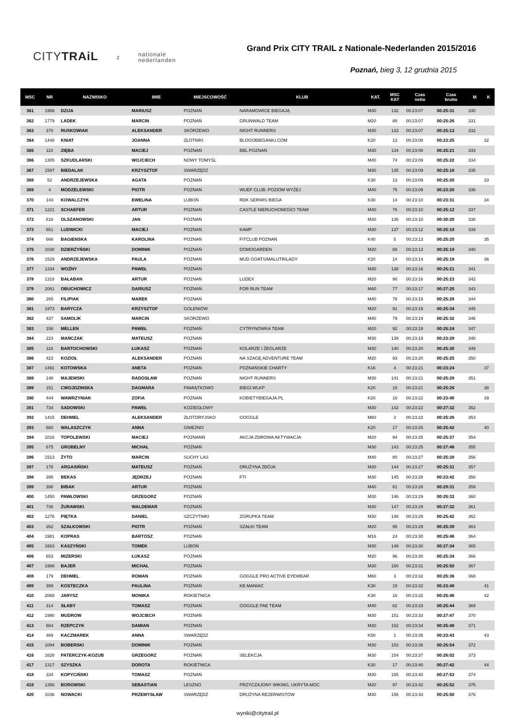CITYTRAiL z nationale
nederlanden
Grand Prix CITY TRAIL z Nationale-Nederlanden 2015/2016
Poznań, bieg 3, 12 grudnia 2015
| MSC | NR | NAZWISKO | IMIE | MIEJSCOWOŚĆ | KLUB | KAT. | MSC KAT | Czas netto | Czas brutto | M | K |
| --- | --- | --- | --- | --- | --- | --- | --- | --- | --- | --- | --- |
| 361 | 1956 | DZIJA | MARIUSZ | POZNAŃ | NARAMOWICE BIEGAJĄ | M30 | 132 | 00:23:07 | 00:25:31 | 330 | |
| 362 | 1779 | LADEK | MARCIN | POZNAŃ | GRUNWALD TEAM | M20 | 88 | 00:23:07 | 00:25:26 | 331 | |
| 363 | 370 | RUSKOWIAK | ALEKSANDER | SKÓRZEWO | NIGHT RUNNERS | M30 | 133 | 00:23:07 | 00:25:13 | 332 | |
| 364 | 1448 | KNIAT | JOANNA | ZŁOTNIKI | BLOGOBIEGANIU.COM | K20 | 13 | 00:23:08 | 00:23:25 | | 32 |
| 365 | 110 | ZIĘBA | MACIEJ | POZNAŃ | BBL POZNAŃ | M30 | 134 | 00:23:08 | 00:25:21 | 333 | |
| 366 | 1305 | SZKUDLARSKI | WOJCIECH | NOWY TOMYŚL | | M40 | 74 | 00:23:09 | 00:25:22 | 334 | |
| 367 | 1597 | BIEDALAK | KRZYSZTOF | SWARZĘDZ | | M30 | 135 | 00:23:09 | 00:25:18 | 335 | |
| 368 | 52 | ANDRZEJEWSKA | AGATA | POZNAŃ | | K30 | 13 | 00:23:09 | 00:25:20 | | 33 |
| 369 | 4 | MODZELEWSKI | PIOTR | POZNAŃ | WUEF CLUB: POZIOM WYŻEJ | M40 | 75 | 00:23:09 | 00:23:20 | 336 | |
| 370 | 143 | KOWALCZYK | EWELINA | LUBOŃ | RDK SERWIS BIEGA | K30 | 14 | 00:23:10 | 00:23:31 | | 34 |
| 371 | 1221 | SCHAEFER | ARTUR | POZNAŃ | CASTLE NIERUCHOMOŚCI TEAM | M40 | 76 | 00:23:10 | 00:25:12 | 337 | |
| 372 | 816 | OLSZANOWSKI | JAN | POZNAŃ | | M30 | 136 | 00:23:10 | 00:30:20 | 338 | |
| 373 | 651 | LUDWICKI | MACIEJ | POZNAŃ | KAMP | M30 | 137 | 00:23:12 | 00:25:19 | 339 | |
| 374 | 666 | BAGIENSKA | KAROLINA | POZNAŃ | FITCLUB POZNAŃ | K40 | 5 | 00:23:13 | 00:25:20 | | 35 |
| 375 | 1030 | DZIERŻYŃSKI | DOMINIK | POZNAŃ | DOMOGARDEN | M20 | 89 | 00:23:13 | 00:25:19 | 340 | |
| 376 | 1529 | ANDRZEJEWSKA | PAULA | POZNAŃ | MUD GOATS/MALUTRILADY | K20 | 14 | 00:23:14 | 00:25:18 | | 36 |
| 377 | 1334 | WOŹNY | PAWEŁ | POZNAŃ | | M30 | 138 | 00:23:16 | 00:25:21 | 341 | |
| 378 | 1318 | BAŁABAN | ARTUR | POZNAŃ | LUDEX | M20 | 90 | 00:23:16 | 00:25:23 | 342 | |
| 379 | 2061 | OBUCHOWICZ | DARIUSZ | POZNAŃ | FOR RUN TEAM | M40 | 77 | 00:23:17 | 00:27:25 | 343 | |
| 380 | 265 | FILIPIAK | MAREK | POZNAŃ | | M40 | 78 | 00:23:19 | 00:25:28 | 344 | |
| 381 | 1973 | BARYCZA | KRZYSZTOF | GOLENIÓW | | M20 | 91 | 00:23:19 | 00:25:34 | 345 | |
| 382 | 437 | SAMOLIK | MARCIN | SKÓRZEWO | | M40 | 79 | 00:23:19 | 00:25:32 | 346 | |
| 383 | 158 | MELLEN | PAWEŁ | POZNAŃ | CYTRYNÓWKA TEAM | M20 | 92 | 00:23:19 | 00:25:24 | 347 | |
| 384 | 223 | MAŃCZAK | MATEUSZ | POZNAŃ | | M30 | 139 | 00:23:19 | 00:23:28 | 348 | |
| 385 | 118 | BARTOCHOWSKI | ŁUKASZ | POZNAŃ | KOLARZE I ŻEGLARZE | M30 | 140 | 00:23:20 | 00:25:30 | 349 | |
| 386 | 423 | KOZIOŁ | ALEKSANDER | POZNAŃ | NA SZAGĘ ADVENTURE TEAM | M20 | 93 | 00:23:20 | 00:25:25 | 350 | |
| 387 | 1491 | KOTOWSKA | ANETA | POZNAŃ | POZNAŃSKIE CHARTY | K16 | 4 | 00:23:21 | 00:23:24 | | 37 |
| 388 | 148 | MAJEWSKI | RADOSŁAW | POZNAŃ | NIGHT RUNNERS | M30 | 141 | 00:23:21 | 00:25:28 | 351 | |
| 389 | 151 | CWOJDZINSKA | DAGMARA | PAMIĄTKOWO | BIEGI.WLKP | K20 | 15 | 00:23:21 | 00:25:26 | | 38 |
| 390 | 444 | WAWRZYNIAK | ZOFIA | POZNAŃ | KOBIETYBIEGAJA.PL | K20 | 16 | 00:23:22 | 00:23:40 | | 39 |
| 391 | 734 | SADOWSKI | PAWEŁ | KOZIEGŁOWY | | M30 | 142 | 00:23:22 | 00:27:32 | 352 | |
| 392 | 1415 | DEHMEL | ALEKSANDER | ZŁOTORYJSKO | GOGGLE | M60 | 2 | 00:23:22 | 00:25:26 | 353 | |
| 393 | 660 | WALASZCZYK | ANNA | GNIEZNO | | K20 | 17 | 00:23:25 | 00:25:42 | | 40 |
| 394 | 1016 | TOPOLEWSKI | MACIEJ | POZNANŃ | AKCJA ZDROWA AKTYWACJA | M20 | 94 | 00:23:25 | 00:25:37 | 354 | |
| 395 | 675 | GROBELNY | MICHAŁ | POZNAŃ | | M30 | 143 | 00:23:25 | 00:27:48 | 355 | |
| 396 | 1513 | ŻYTO | MARCIN | SUCHY LAS | | M40 | 80 | 00:23:27 | 00:25:28 | 356 | |
| 397 | 178 | ARGASIŃSKI | MATEUSZ | POZNAŃ | DRUŻYNA ZBÓJA | M30 | 144 | 00:23:27 | 00:25:31 | 357 | |
| 398 | 395 | BEKAS | JĘDRZEJ | POZNAŃ | FTI | M30 | 145 | 00:23:28 | 00:23:42 | 358 | |
| 399 | 398 | BIBAK | ARTUR | POZNAŃ | | M40 | 81 | 00:23:28 | 00:29:31 | 359 | |
| 400 | 1450 | PAWŁOWSKI | GRZEGORZ | POZNAŃ | | M30 | 146 | 00:23:29 | 00:25:33 | 360 | |
| 401 | 736 | ŻURAWSKI | WALDEMAR | POZNAŃ | | M30 | 147 | 00:23:29 | 00:27:32 | 361 | |
| 402 | 1276 | PIĘTKA | DANIEL | SZCZYTNIKI | ZGRUPKA TEAM | M30 | 148 | 00:23:29 | 00:25:42 | 362 | |
| 403 | 262 | SZAŁKOWSKI | PIOTR | POZNAŃ | SZAŁKI TEAM | M20 | 95 | 00:23:29 | 00:25:39 | 363 | |
| 404 | 1981 | KOPRAS | BARTOSZ | POZNAŃ | | M16 | 24 | 00:23:30 | 00:25:46 | 364 | |
| 405 | 1663 | KASZYŃSKI | TOMEK | LUBOŃ | | M30 | 149 | 00:23:30 | 00:27:34 | 365 | |
| 406 | 653 | MIZERSKI | ŁUKASZ | POZNAŃ | | M20 | 96 | 00:23:30 | 00:25:34 | 366 | |
| 407 | 1988 | BAJER | MICHAŁ | POZNAŃ | | M30 | 150 | 00:23:31 | 00:25:50 | 367 | |
| 408 | 179 | DEHMEL | ROMAN | POZNAŃ | GOGGLE PRO ACTIVE EYEWEAR | M60 | 3 | 00:23:32 | 00:25:36 | 368 | |
| 409 | 399 | KOSTECZKA | PAULINA | POZNAŃ | KB MANIAC | K30 | 15 | 00:23:32 | 00:23:48 | | 41 |
| 410 | 2065 | JARYSZ | MONIKA | ROKIETNICA | | K30 | 16 | 00:23:32 | 00:25:46 | | 42 |
| 411 | 314 | SŁABY | TOMASZ | POZNAŃ | GOGGLE PAE TEAM | M40 | 82 | 00:23:33 | 00:25:44 | 369 | |
| 412 | 1990 | MUDROW | WOJCIECH | POZNAŃ | | M30 | 151 | 00:23:33 | 00:27:47 | 370 | |
| 413 | 664 | RZEPCZYK | DAMIAN | POZNAŃ | | M30 | 152 | 00:23:34 | 00:25:48 | 371 | |
| 414 | 469 | KACZMAREK | ANNA | SWARZĘDZ | | K50 | 1 | 00:23:35 | 00:23:43 | | 43 |
| 415 | 1094 | BOBERSKI | DOMINIK | POZNAŃ | | M30 | 153 | 00:23:36 | 00:25:54 | 372 | |
| 416 | 1628 | PATERCZYK-KOZUB | GRZEGORZ | POZNAŃ | SELEKCJA | M30 | 154 | 00:23:37 | 00:26:02 | 373 | |
| 417 | 1317 | SZYSZKA | DOROTA | ROKIETNICA | | K30 | 17 | 00:23:40 | 00:27:42 | | 44 |
| 418 | 334 | KOPYCIŃSKI | TOMASZ | POZNAŃ | | M30 | 155 | 00:23:40 | 00:27:53 | 374 | |
| 419 | 1356 | BOROWSKI | SEBASTIAN | LESZNO | PRZYCZAJONY WIKING, UKRYTA MOC | M20 | 97 | 00:23:42 | 00:25:52 | 375 | |
| 420 | 1036 | NOWACKI | PRZEMYSŁAW | SWARZĘDZ | DRUŻYNA REZERWISTÓW | M30 | 156 | 00:23:43 | 00:25:50 | 376 | |
wyniki@citytrail.pl